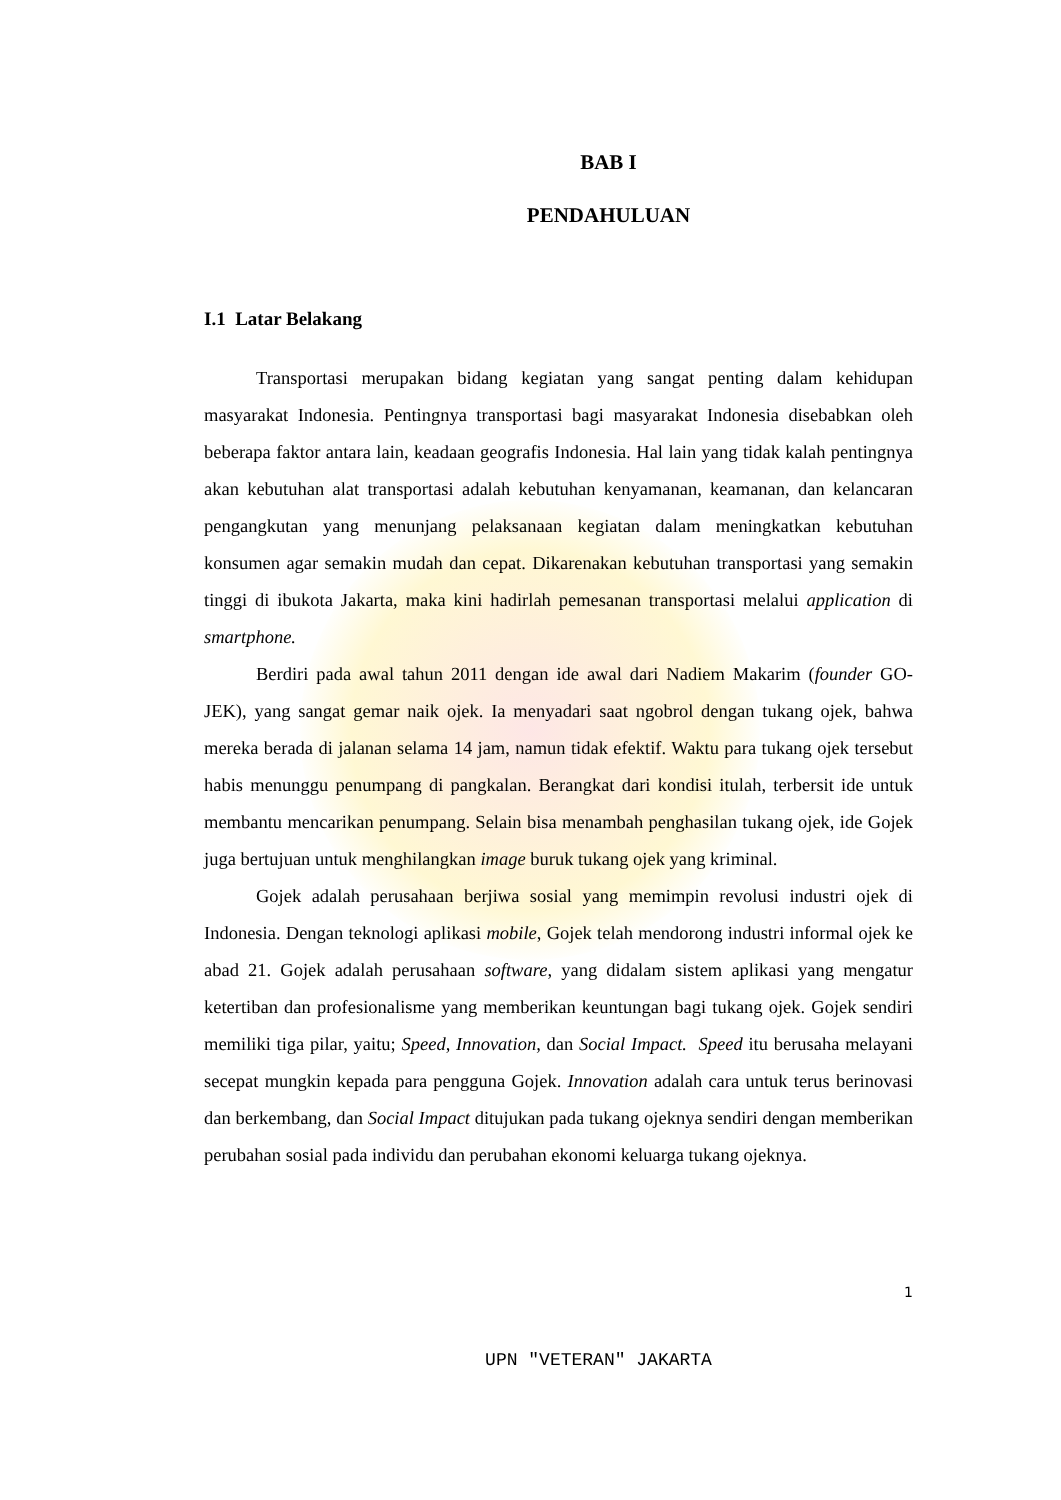BAB I
PENDAHULUAN
I.1 Latar Belakang
Transportasi merupakan bidang kegiatan yang sangat penting dalam kehidupan masyarakat Indonesia. Pentingnya transportasi bagi masyarakat Indonesia disebabkan oleh beberapa faktor antara lain, keadaan geografis Indonesia. Hal lain yang tidak kalah pentingnya akan kebutuhan alat transportasi adalah kebutuhan kenyamanan, keamanan, dan kelancaran pengangkutan yang menunjang pelaksanaan kegiatan dalam meningkatkan kebutuhan konsumen agar semakin mudah dan cepat. Dikarenakan kebutuhan transportasi yang semakin tinggi di ibukota Jakarta, maka kini hadirlah pemesanan transportasi melalui application di smartphone.
Berdiri pada awal tahun 2011 dengan ide awal dari Nadiem Makarim (founder GO-JEK), yang sangat gemar naik ojek. Ia menyadari saat ngobrol dengan tukang ojek, bahwa mereka berada di jalanan selama 14 jam, namun tidak efektif. Waktu para tukang ojek tersebut habis menunggu penumpang di pangkalan. Berangkat dari kondisi itulah, terbersit ide untuk membantu mencarikan penumpang. Selain bisa menambah penghasilan tukang ojek, ide Gojek juga bertujuan untuk menghilangkan image buruk tukang ojek yang kriminal.
Gojek adalah perusahaan berjiwa sosial yang memimpin revolusi industri ojek di Indonesia. Dengan teknologi aplikasi mobile, Gojek telah mendorong industri informal ojek ke abad 21. Gojek adalah perusahaan software, yang didalam sistem aplikasi yang mengatur ketertiban dan profesionalisme yang memberikan keuntungan bagi tukang ojek. Gojek sendiri memiliki tiga pilar, yaitu; Speed, Innovation, dan Social Impact. Speed itu berusaha melayani secepat mungkin kepada para pengguna Gojek. Innovation adalah cara untuk terus berinovasi dan berkembang, dan Social Impact ditujukan pada tukang ojeknya sendiri dengan memberikan perubahan sosial pada individu dan perubahan ekonomi keluarga tukang ojeknya.
1
UPN "VETERAN" JAKARTA